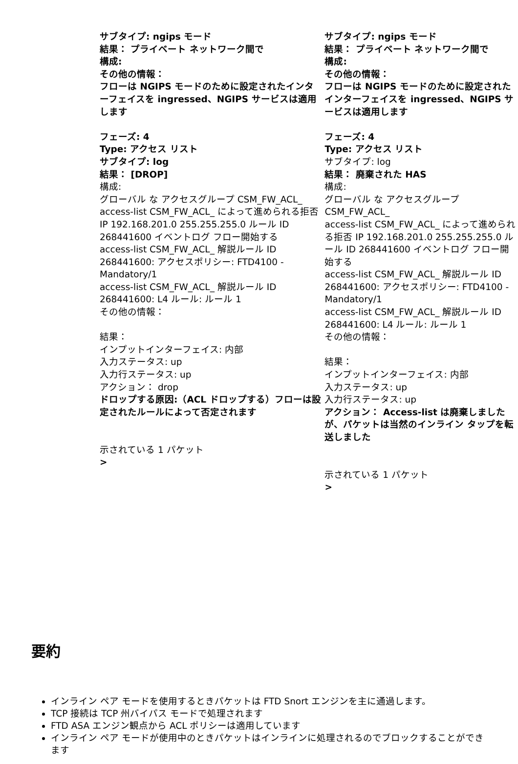| サブタイプ: ngips モード 結果： プライベート ネットワーク間で 構成: その他の情報： フローは NGIPS モードのために設定されたインターフェイスを ingressed、NGIPS サービスは適用します フェーズ: 4 Type: アクセス リスト サブタイプ: log 結果： [DROP] 構成: グローバル な アクセスグループ CSM_FW_ACL_ access-list CSM_FW_ACL_ によって進められる拒否 IP 192.168.201.0 255.255.255.0 ルール ID 268441600 イベントログ フロー開始する access-list CSM_FW_ACL_ 解説ルール ID 268441600: アクセスポリシー: FTD4100 - Mandatory/1 access-list CSM_FW_ACL_ 解説ルール ID 268441600: L4 ルール: ルール 1 その他の情報： 結果： インプットインターフェイス: 内部 入力ステータス: up 入力行ステータス: up アクション： drop ドロップする原因:（ACL ドロップする）フローは設定されたルールによって否定されます 示されている 1 パケット > | サブタイプ: ngips モード 結果： プライベート ネットワーク間で 構成: その他の情報： フローは NGIPS モードのために設定されたインターフェイスを ingressed、NGIPS サービスは適用します フェーズ: 4 Type: アクセス リスト サブタイプ: log 結果： 廃棄された HAS 構成: グローバル な アクセスグループ CSM_FW_ACL_ access-list CSM_FW_ACL_ によって進められる拒否 IP 192.168.201.0 255.255.255.0 ルール ID 268441600 イベントログ フロー開始する access-list CSM_FW_ACL_ 解説ルール ID 268441600: アクセスポリシー: FTD4100 - Mandatory/1 access-list CSM_FW_ACL_ 解説ルール ID 268441600: L4 ルール: ルール 1 その他の情報： 結果： インプットインターフェイス: 内部 入力ステータス: up 入力行ステータス: up アクション： Access-list は廃棄しましたが、パケットは当然のインライン タップを転送しました 示されている 1 パケット > |
要約
インライン ペア モードを使用するときパケットは FTD Snort エンジンを主に通過します。
TCP 接続は TCP 州バイパス モードで処理されます
FTD ASA エンジン観点から ACL ポリシーは適用しています
インライン ペア モードが使用中のときパケットはインラインに処理されるのでブロックすることができます